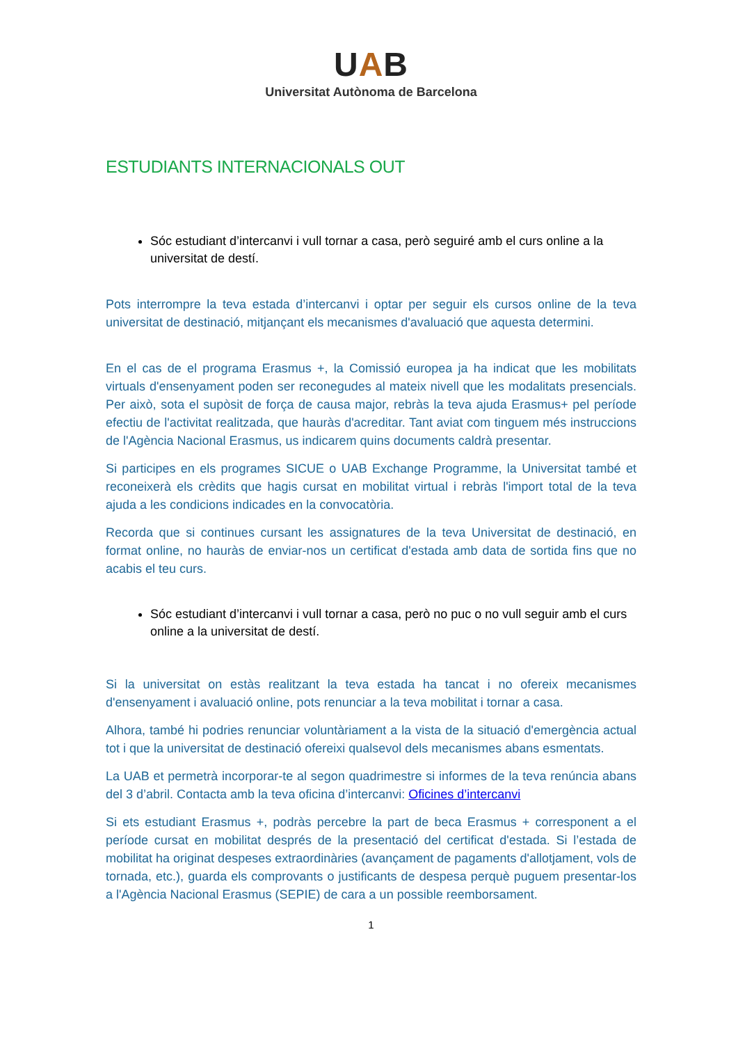UAB
Universitat Autònoma de Barcelona
ESTUDIANTS INTERNACIONALS OUT
Sóc estudiant d’intercanvi i vull tornar a casa, però seguiré amb el curs online a la universitat de destí.
Pots interrompre la teva estada d’intercanvi i optar per seguir els cursos online de la teva universitat de destinació, mitjançant els mecanismes d'avaluació que aquesta determini.
En el cas de el programa Erasmus +, la Comissió europea ja ha indicat que les mobilitats virtuals d'ensenyament poden ser reconegudes al mateix nivell que les modalitats presencials. Per això, sota el supòsit de força de causa major, rebràs la teva ajuda Erasmus+ pel període efectiu de l'activitat realitzada, que hauràs d'acreditar. Tant aviat com tinguem més instruccions de l'Agència Nacional Erasmus, us indicarem quins documents caldrà presentar.
Si participes en els programes SICUE o UAB Exchange Programme, la Universitat també et reconeixerà els crèdits que hagis cursat en mobilitat virtual i rebràs l'import total de la teva ajuda a les condicions indicades en la convocatòria.
Recorda que si continues cursant les assignatures de la teva Universitat de destinació, en format online, no hauràs de enviar-nos un certificat d'estada amb data de sortida fins que no acabis el teu curs.
Sóc estudiant d’intercanvi i vull tornar a casa, però no puc o no vull seguir amb el curs online a la universitat de destí.
Si la universitat on estàs realitzant la teva estada ha tancat i no ofereix mecanismes d'ensenyament i avaluació online, pots renunciar a la teva mobilitat i tornar a casa.
Alhora, també hi podries renunciar voluntàriament a la vista de la situació d'emergència actual tot i que la universitat de destinació ofereixi qualsevol dels mecanismes abans esmentats.
La UAB et permetrà incorporar-te al segon quadrimestre si informes de la teva renúncia abans del 3 d’abril. Contacta amb la teva oficina d’intercanvi: Oficines d’intercanvi
Si ets estudiant Erasmus +, podràs percebre la part de beca Erasmus + corresponent a el període cursat en mobilitat després de la presentació del certificat d'estada. Si l’estada de mobilitat ha originat despeses extraordinàries (avançament de pagaments d'allotjament, vols de tornada, etc.), guarda els comprovants o justificants de despesa perquè puguem presentar-los a l'Agència Nacional Erasmus (SEPIE) de cara a un possible reemborsament.
1